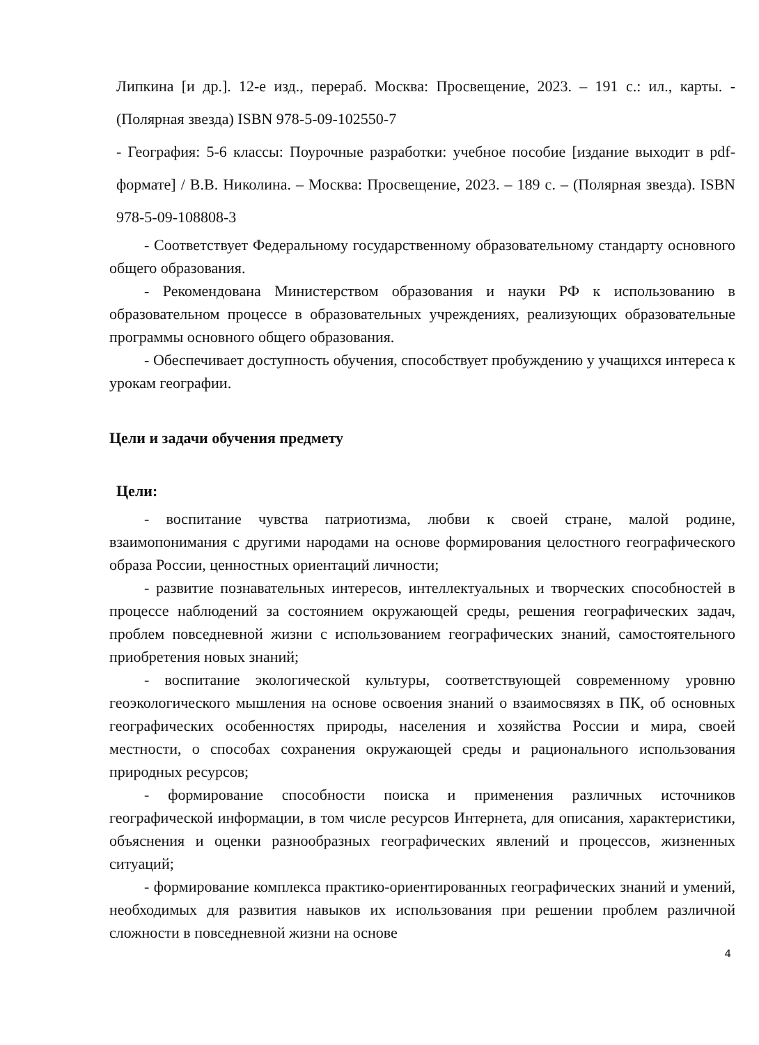Липкина [и др.]. 12-е изд., перераб. Москва: Просвещение, 2023. – 191 с.: ил., карты. - (Полярная звезда) ISBN 978-5-09-102550-7
- География: 5-6 классы: Поурочные разработки: учебное пособие [издание выходит в pdf-формате] / В.В. Николина. – Москва: Просвещение, 2023. – 189 с. – (Полярная звезда). ISBN 978-5-09-108808-3
- Соответствует Федеральному государственному образовательному стандарту основного общего образования.
- Рекомендована Министерством образования и науки РФ к использованию в образовательном процессе в образовательных учреждениях, реализующих образовательные программы основного общего образования.
- Обеспечивает доступность обучения, способствует пробуждению у учащихся интереса к урокам географии.
Цели и задачи обучения предмету
Цели:
- воспитание чувства патриотизма, любви к своей стране, малой родине, взаимопонимания с другими народами на основе формирования целостного географического образа России, ценностных ориентаций личности;
- развитие познавательных интересов, интеллектуальных и творческих способностей в процессе наблюдений за состоянием окружающей среды, решения географических задач, проблем повседневной жизни с использованием географических знаний, самостоятельного приобретения новых знаний;
- воспитание экологической культуры, соответствующей современному уровню геоэкологического мышления на основе освоения знаний о взаимосвязях в ПК, об основных географических особенностях природы, населения и хозяйства России и мира, своей местности, о способах сохранения окружающей среды и рационального использования природных ресурсов;
- формирование способности поиска и применения различных источников географической информации, в том числе ресурсов Интернета, для описания, характеристики, объяснения и оценки разнообразных географических явлений и процессов, жизненных ситуаций;
- формирование комплекса практико-ориентированных географических знаний и умений, необходимых для развития навыков их использования при решении проблем различной сложности в повседневной жизни на основе
4